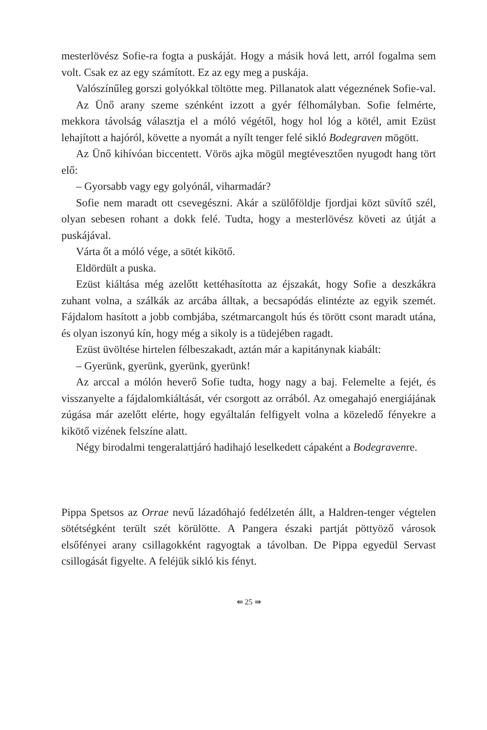mesterlövész Sofie-ra fogta a puskáját. Hogy a másik hová lett, arról fogalma sem volt. Csak ez az egy számított. Ez az egy meg a puskája.
Valószínűleg gorszi golyókkal töltötte meg. Pillanatok alatt végeznének Sofie-val.
Az Ünő arany szeme szénként izzott a gyér félhomályban. Sofie felmérte, mekkora távolság választja el a móló végétől, hogy hol lóg a kötél, amit Ezüst lehajított a hajóról, követte a nyomát a nyílt tenger felé sikló Bodegraven mögött.
Az Ünő kihívóan biccentett. Vörös ajka mögül megtévesztően nyugodt hang tört elő:
– Gyorsabb vagy egy golyónál, viharmadár?
Sofie nem maradt ott csevegészni. Akár a szülőföldje fjordjai közt süvítő szél, olyan sebesen rohant a dokk felé. Tudta, hogy a mesterlövész követi az útját a puskájával.
Várta őt a móló vége, a sötét kikötő.
Eldördült a puska.
Ezüst kiáltása még azelőtt kettéhasította az éjszakát, hogy Sofie a deszkákra zuhant volna, a szálkák az arcába álltak, a becsapódás elintézte az egyik szemét. Fájdalom hasított a jobb combjába, szétmarcangolt hús és törött csont maradt utána, és olyan iszonyú kín, hogy még a sikoly is a tüdejében ragadt.
Ezüst üvöltése hirtelen félbeszakadt, aztán már a kapitánynak kiabált:
– Gyerünk, gyerünk, gyerünk, gyerünk!
Az arccal a mólón heverő Sofie tudta, hogy nagy a baj. Felemelte a fejét, és visszanyelte a fájdalomkiáltását, vér csorgott az orrából. Az omegahajó energiájának zúgása már azelőtt elérte, hogy egyáltalán felfigyelt volna a közeledő fényekre a kikötő vizének felszíne alatt.
Négy birodalmi tengeralattjáró hadihajó leselkedett cápaként a Bodegravenre.
Pippa Spetsos az Orrae nevű lázadóhajó fedélzetén állt, a Haldren-tenger végtelen sötétségként terült szét körülötte. A Pangera északi partját pöttyöző városok elsőfényei arany csillagokként ragyogtak a távolban. De Pippa egyedül Servast csillogását figyelte. A feléjük sikló kis fényt.
⇚ 25 ⇛